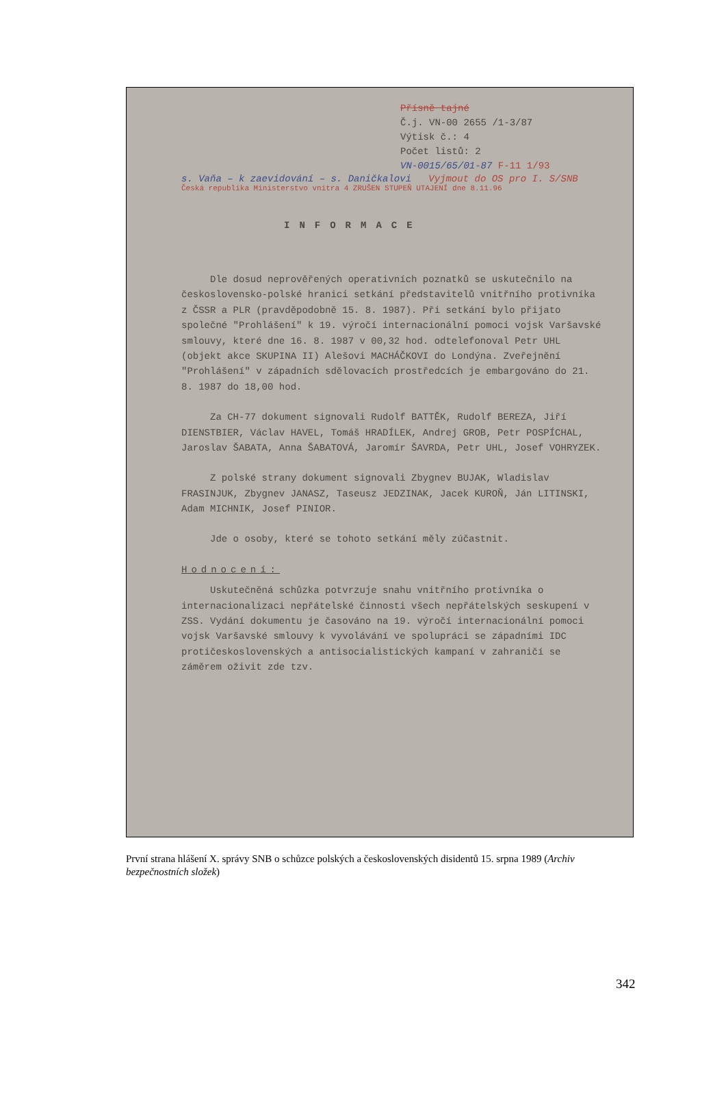Přísně tajné
Č.j. VN-00 2655 /1-3/87
Výtisk č.: 4
Počet listů: 2
VN-0015/65/01-87 F-11 1/93
s. Vaňa – k zaevidování – s. Daničkalovi Vyjmout do OS pro I. S/SNB
Česká republika Ministerstvo vnitra 4 ZRUŠEN STUPEŇ UTAJENÍ dne 8.11.96
INFORMACE
Dle dosud neprověřených operativních poznatků se uskutečnilo na československo-polské hranici setkání představitelů vnitřního protivníka z ČSSR a PLR (pravděpodobně 15. 8. 1987). Při setkání bylo přijato společné "Prohlášení" k 19. výročí internacionální pomoci vojsk Varšavské smlouvy, které dne 16. 8. 1987 v 00,32 hod. odtelefonoval Petr UHL (objekt akce SKUPINA II) Alešovi MACHÁČKOVI do Londýna. Zveřejnění "Prohlášení" v západních sdělovacích prostředcích je embargováno do 21. 8. 1987 do 18,00 hod.
Za CH-77 dokument signovali Rudolf BATTĚK, Rudolf BEREZA, Jiří DIENSTBIER, Václav HAVEL, Tomáš HRADÍLEK, Andrej GROB, Petr POSPÍCHAL, Jaroslav ŠABATA, Anna ŠABATOVÁ, Jaromír ŠAVRDA, Petr UHL, Josef VOHRYZEK.
Z polské strany dokument signovali Zbygnev BUJAK, Wladislav FRASINJUK, Zbygnev JANASZ, Taseusz JEDZINAK, Jacek KUROŇ, Ján LITINSKI, Adam MICHNIK, Josef PINIOR.
Jde o osoby, které se tohoto setkání měly zúčastnit.
Hodnocení:
Uskutečněná schůzka potvrzuje snahu vnitřního protivníka o internacionalizaci nepřátelské činnosti všech nepřátelských seskupení v ZSS. Vydání dokumentu je časováno na 19. výročí internacionální pomoci vojsk Varšavské smlouvy k vyvolávání ve spolupráci se západními IDC protičeskoslovenských a antisocialistických kampaní v zahraničí se záměrem oživit zde tzv.
První strana hlášení X. správy SNB o schůzce polských a československých disidentů 15. srpna 1989 (Archiv bezpečnostních složek)
342